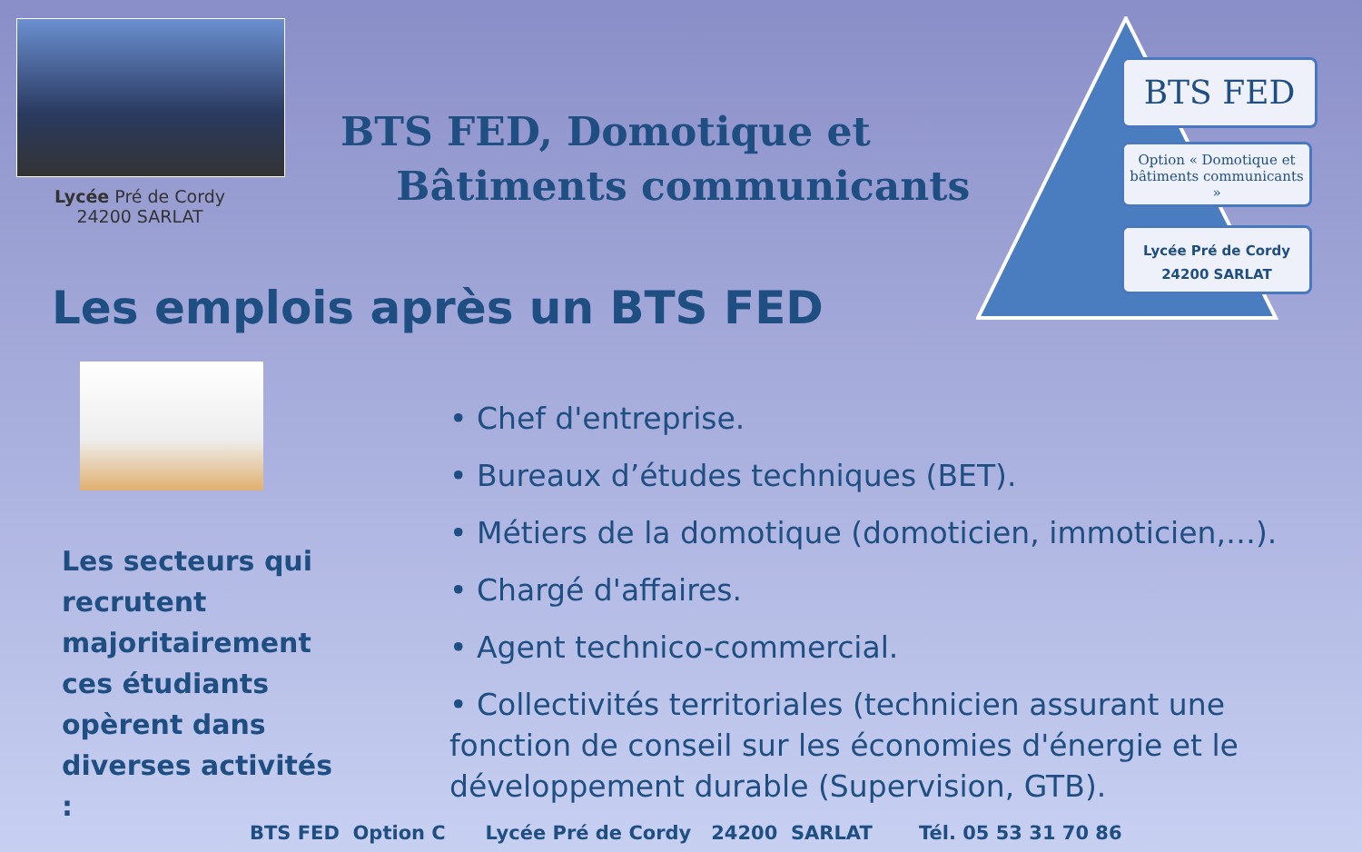Lycée Pré de Cordy
24200 SARLAT
BTS FED, Domotique et
Bâtiments communicants
BTS FED
Option « Domotique et bâtiments communicants »
Lycée Pré de Cordy
24200 SARLAT
Les emplois après un BTS FED
Les secteurs qui recrutent majoritairement ces étudiants opèrent dans diverses activités :
• Chef d'entreprise.
• Bureaux d’études techniques (BET).
• Métiers de la domotique (domoticien, immoticien,…).
• Chargé d'affaires.
• Agent technico-commercial.
• Collectivités territoriales (technicien assurant une fonction de conseil sur les économies d'énergie et le développement durable (Supervision, GTB).
BTS FED Option C Lycée Pré de Cordy 24200 SARLAT Tél. 05 53 31 70 86